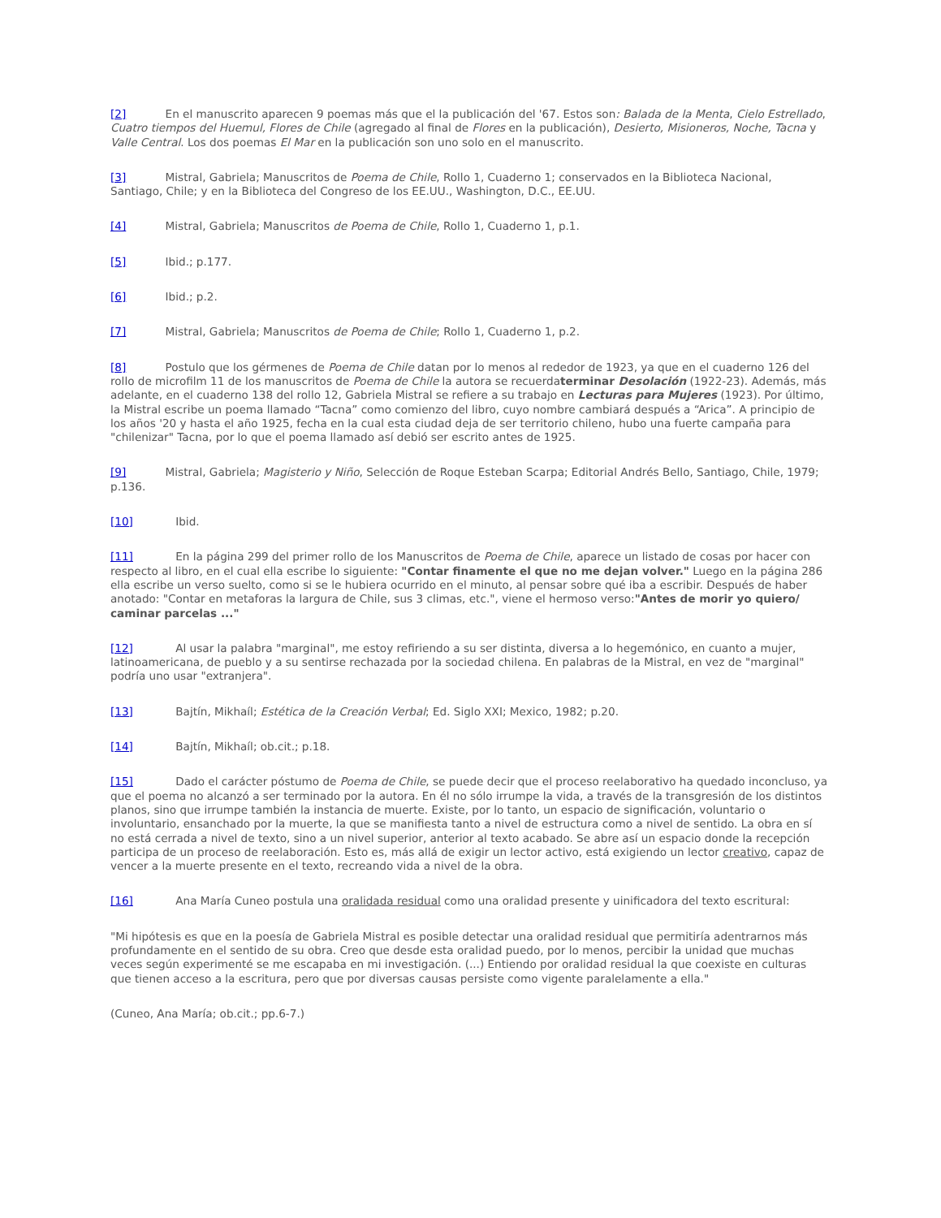[2] En el manuscrito aparecen 9 poemas más que el la publicación del '67. Estos son: Balada de la Menta, Cielo Estrellado, Cuatro tiempos del Huemul, Flores de Chile (agregado al final de Flores en la publicación), Desierto, Misioneros, Noche, Tacna y Valle Central. Los dos poemas El Mar en la publicación son uno solo en el manuscrito.
[3] Mistral, Gabriela; Manuscritos de Poema de Chile, Rollo 1, Cuaderno 1; conservados en la Biblioteca Nacional, Santiago, Chile; y en la Biblioteca del Congreso de los EE.UU., Washington, D.C., EE.UU.
[4] Mistral, Gabriela; Manuscritos de Poema de Chile, Rollo 1, Cuaderno 1, p.1.
[5] Ibid.; p.177.
[6] Ibid.; p.2.
[7] Mistral, Gabriela; Manuscritos de Poema de Chile; Rollo 1, Cuaderno 1, p.2.
[8] Postulo que los gérmenes de Poema de Chile datan por lo menos al rededor de 1923, ya que en el cuaderno 126 del rollo de microfilm 11 de los manuscritos de Poema de Chile la autora se recuerdaterminar Desolación (1922-23). Además, más adelante, en el cuaderno 138 del rollo 12, Gabriela Mistral se refiere a su trabajo en Lecturas para Mujeres (1923). Por último, la Mistral escribe un poema llamado “Tacna” como comienzo del libro, cuyo nombre cambiará después a “Arica”. A principio de los años '20 y hasta el año 1925, fecha en la cual esta ciudad deja de ser territorio chileno, hubo una fuerte campaña para "chilenizar" Tacna, por lo que el poema llamado así debió ser escrito antes de 1925.
[9] Mistral, Gabriela; Magisterio y Niño, Selección de Roque Esteban Scarpa; Editorial Andrés Bello, Santiago, Chile, 1979; p.136.
[10] Ibid.
[11] En la página 299 del primer rollo de los Manuscritos de Poema de Chile, aparece un listado de cosas por hacer con respecto al libro, en el cual ella escribe lo siguiente: "Contar finamente el que no me dejan volver." Luego en la página 286 ella escribe un verso suelto, como si se le hubiera ocurrido en el minuto, al pensar sobre qué iba a escribir. Después de haber anotado: "Contar en metaforas la largura de Chile, sus 3 climas, etc.", viene el hermoso verso:"Antes de morir yo quiero/ caminar parcelas ..."
[12] Al usar la palabra "marginal", me estoy refiriendo a su ser distinta, diversa a lo hegemónico, en cuanto a mujer, latinoamericana, de pueblo y a su sentirse rechazada por la sociedad chilena. En palabras de la Mistral, en vez de "marginal" podría uno usar "extranjera".
[13] Bajtín, Mikhaíl; Estética de la Creación Verbal; Ed. Siglo XXI; Mexico, 1982; p.20.
[14] Bajtín, Mikhaíl; ob.cit.; p.18.
[15] Dado el carácter póstumo de Poema de Chile, se puede decir que el proceso reelaborativo ha quedado inconcluso, ya que el poema no alcanzó a ser terminado por la autora. En él no sólo irrumpe la vida, a través de la transgresión de los distintos planos, sino que irrumpe también la instancia de muerte. Existe, por lo tanto, un espacio de significación, voluntario o involuntario, ensanchado por la muerte, la que se manifiesta tanto a nivel de estructura como a nivel de sentido. La obra en sí no está cerrada a nivel de texto, sino a un nivel superior, anterior al texto acabado. Se abre así un espacio donde la recepción participa de un proceso de reelaboración. Esto es, más allá de exigir un lector activo, está exigiendo un lector creativo, capaz de vencer a la muerte presente en el texto, recreando vida a nivel de la obra.
[16] Ana María Cuneo postula una oralidada residual como una oralidad presente y uinificadora del texto escritural:
"Mi hipótesis es que en la poesía de Gabriela Mistral es posible detectar una oralidad residual que permitiría adentrarnos más profundamente en el sentido de su obra. Creo que desde esta oralidad puedo, por lo menos, percibir la unidad que muchas veces según experimenté se me escapaba en mi investigación. (...) Entiendo por oralidad residual la que coexiste en culturas que tienen acceso a la escritura, pero que por diversas causas persiste como vigente paralelamente a ella."
(Cuneo, Ana María; ob.cit.; pp.6-7.)